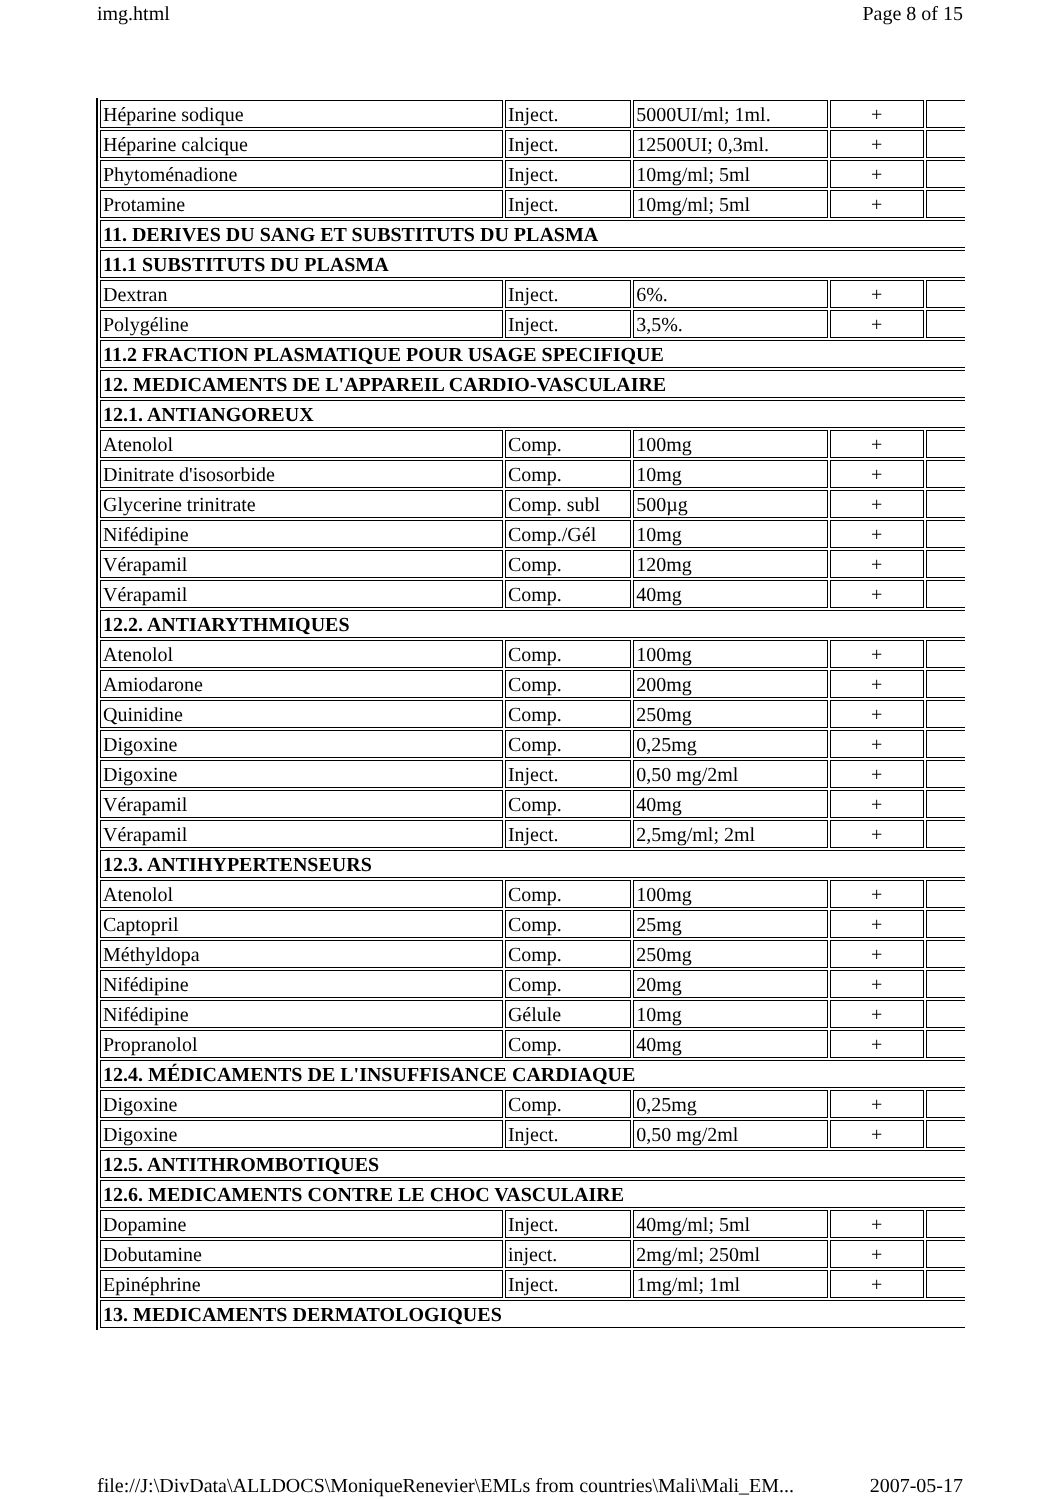img.html Page 8 of 15
| Héparine sodique | Inject. | 5000UI/ml; 1ml. | + | |
| Héparine calcique | Inject. | 12500UI; 0,3ml. | + | |
| Phytoménadione | Inject. | 10mg/ml; 5ml | + | |
| Protamine | Inject. | 10mg/ml; 5ml | + | |
| 11. DERIVES DU SANG ET SUBSTITUTS DU PLASMA | | | | |
| 11.1 SUBSTITUTS DU PLASMA | | | | |
| Dextran | Inject. | 6%. | + | |
| Polygéline | Inject. | 3,5%. | + | |
| 11.2 FRACTION PLASMATIQUE POUR USAGE SPECIFIQUE | | | | |
| 12. MEDICAMENTS DE L'APPAREIL CARDIO-VASCULAIRE | | | | |
| 12.1. ANTIANGOREUX | | | | |
| Atenolol | Comp. | 100mg | + | |
| Dinitrate d'isosorbide | Comp. | 10mg | + | |
| Glycerine trinitrate | Comp. subl | 500µg | + | |
| Nifédipine | Comp./Gél | 10mg | + | |
| Vérapamil | Comp. | 120mg | + | |
| Vérapamil | Comp. | 40mg | + | |
| 12.2. ANTIARYTHMIQUES | | | | |
| Atenolol | Comp. | 100mg | + | |
| Amiodarone | Comp. | 200mg | + | |
| Quinidine | Comp. | 250mg | + | |
| Digoxine | Comp. | 0,25mg | + | |
| Digoxine | Inject. | 0,50 mg/2ml | + | |
| Vérapamil | Comp. | 40mg | + | |
| Vérapamil | Inject. | 2,5mg/ml; 2ml | + | |
| 12.3. ANTIHYPERTENSEURS | | | | |
| Atenolol | Comp. | 100mg | + | |
| Captopril | Comp. | 25mg | + | |
| Méthyldopa | Comp. | 250mg | + | |
| Nifédipine | Comp. | 20mg | + | |
| Nifédipine | Gélule | 10mg | + | |
| Propranolol | Comp. | 40mg | + | |
| 12.4. MÉDICAMENTS DE L'INSUFFISANCE CARDIAQUE | | | | |
| Digoxine | Comp. | 0,25mg | + | |
| Digoxine | Inject. | 0,50 mg/2ml | + | |
| 12.5. ANTITHROMBOTIQUES | | | | |
| 12.6. MEDICAMENTS CONTRE LE CHOC VASCULAIRE | | | | |
| Dopamine | Inject. | 40mg/ml; 5ml | + | |
| Dobutamine | inject. | 2mg/ml; 250ml | + | |
| Epinéphrine | Inject. | 1mg/ml; 1ml | + | |
| 13. MEDICAMENTS DERMATOLOGIQUES | | | | |
file://J:\DivData\ALLDOCS\MoniqueRenevier\EMLs from countries\Mali\Mali_EM... 2007-05-17